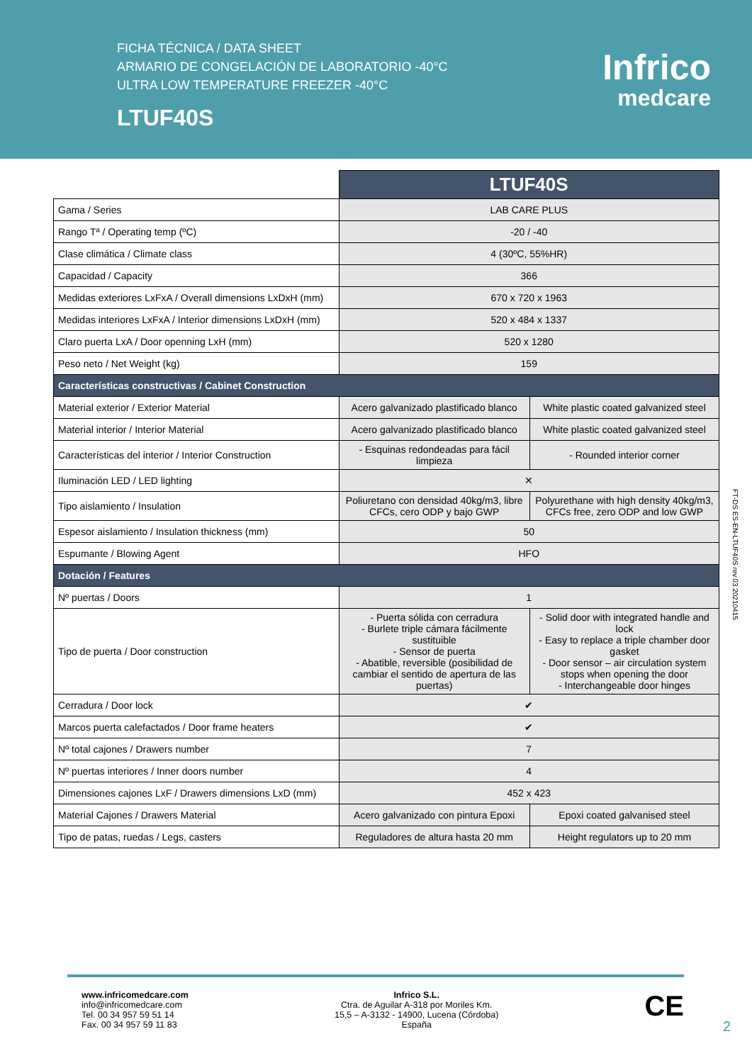FICHA TÉCNICA / DATA SHEET
ARMARIO DE CONGELACIÓN DE LABORATORIO -40°C
ULTRA LOW TEMPERATURE FREEZER -40°C
LTUF40S
Infrico
medcare
| | LTUF40S | |
| --- | --- | --- |
| Gama / Series | LAB CARE PLUS | |
| Rango Tª / Operating temp (ºC) | -20 / -40 | |
| Clase climática / Climate class | 4 (30ºC, 55%HR) | |
| Capacidad / Capacity | 366 | |
| Medidas exteriores LxFxA / Overall dimensions LxDxH (mm) | 670 x 720 x 1963 | |
| Medidas interiores LxFxA / Interior dimensions LxDxH (mm) | 520 x 484 x 1337 | |
| Claro puerta LxA / Door openning LxH (mm) | 520 x 1280 | |
| Peso neto / Net Weight (kg) | 159 | |
| Características constructivas / Cabinet Construction | | |
| Material exterior / Exterior Material | Acero galvanizado plastificado blanco | White plastic coated galvanized steel |
| Material interior / Interior Material | Acero galvanizado plastificado blanco | White plastic coated galvanized steel |
| Características del interior / Interior Construction | - Esquinas redondeadas para fácil limpieza | - Rounded interior corner |
| Iluminación LED / LED lighting | ✕ | |
| Tipo aislamiento / Insulation | Poliuretano con densidad 40kg/m3, libre CFCs, cero ODP y bajo GWP | Polyurethane with high density 40kg/m3, CFCs free, zero ODP and low GWP |
| Espesor aislamiento / Insulation thickness (mm) | 50 | |
| Espumante / Blowing Agent | HFO | |
| Dotación / Features | | |
| Nº puertas / Doors | 1 | |
| Tipo de puerta / Door construction | - Puerta sólida con cerradura - Burlete triple cámara fácilmente sustituible - Sensor de puerta - Abatible, reversible (posibilidad de cambiar el sentido de apertura de las puertas) | - Solid door with integrated handle and lock - Easy to replace a triple chamber door gasket - Door sensor – air circulation system stops when opening the door - Interchangeable door hinges |
| Cerradura / Door lock | ✔ | |
| Marcos puerta calefactados / Door frame heaters | ✔ | |
| Nº total cajones / Drawers number | 7 | |
| Nº puertas interiores / Inner doors number | 4 | |
| Dimensiones cajones LxF / Drawers dimensions LxD (mm) | 452 x 423 | |
| Material Cajones / Drawers Material | Acero galvanizado con pintura Epoxi | Epoxi coated galvanised steel |
| Tipo de patas, ruedas / Legs, casters | Reguladores de altura hasta 20 mm | Height regulators up to 20 mm |
FT-DS ES-EN-LTUF40S rev.03 20210415
www.infricomedcare.com
info@infricomedcare.com
Tel. 00 34 957 59 51 14
Fax. 00 34 957 59 11 83
Infrico S.L.
Ctra. de Aguilar A-318 por Moriles Km.
15,5 – A-3132 - 14900, Lucena (Córdoba)
España
CE
2